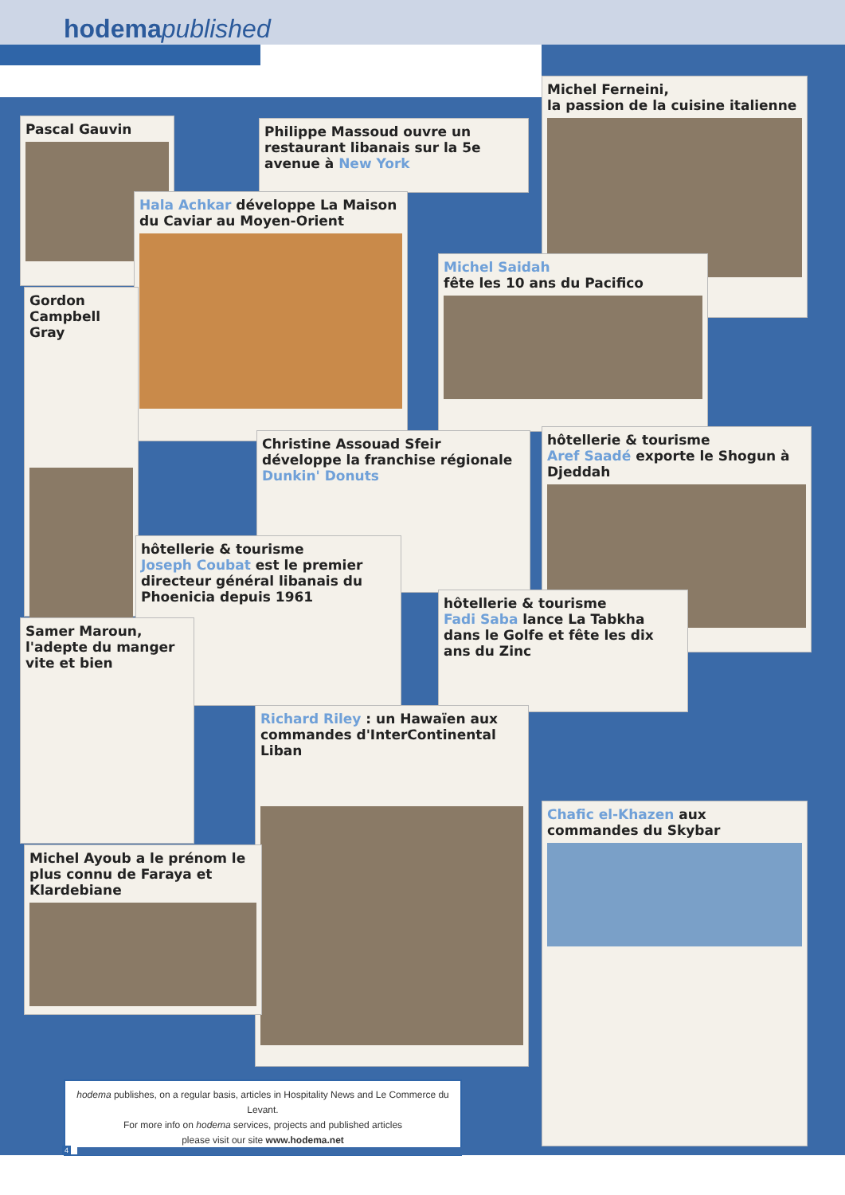hodema published
Pascal Gauvin
Philippe Massoud ouvre un restaurant libanais sur la 5e avenue à New York
Michel Ferneini,
la passion de la cuisine italienne
Hala Achkar développe La Maison du Caviar au Moyen-Orient
Michel Saidah
fête les 10 ans du Pacifico
Gordon Campbell Gray
Christine Assouad Sfeir développe la franchise régionale Dunkin' Donuts
hôtellerie & tourisme
Aref Saadé exporte le Shogun à Djeddah
hôtellerie & tourisme
Joseph Coubat est le premier directeur général libanais du Phoenicia depuis 1961
hôtellerie & tourisme
Fadi Saba lance La Tabkha dans le Golfe et fête les dix ans du Zinc
Samer Maroun, l'adepte du manger vite et bien
Richard Riley : un Hawaïen aux commandes d'InterContinental Liban
Chafic el-Khazen aux commandes du Skybar
Michel Ayoub a le prénom le plus connu de Faraya et Klardebiane
hodema publishes, on a regular basis, articles in Hospitality News and Le Commerce du Levant.
For more info on hodema services, projects and published articles
please visit our site www.hodema.net
4